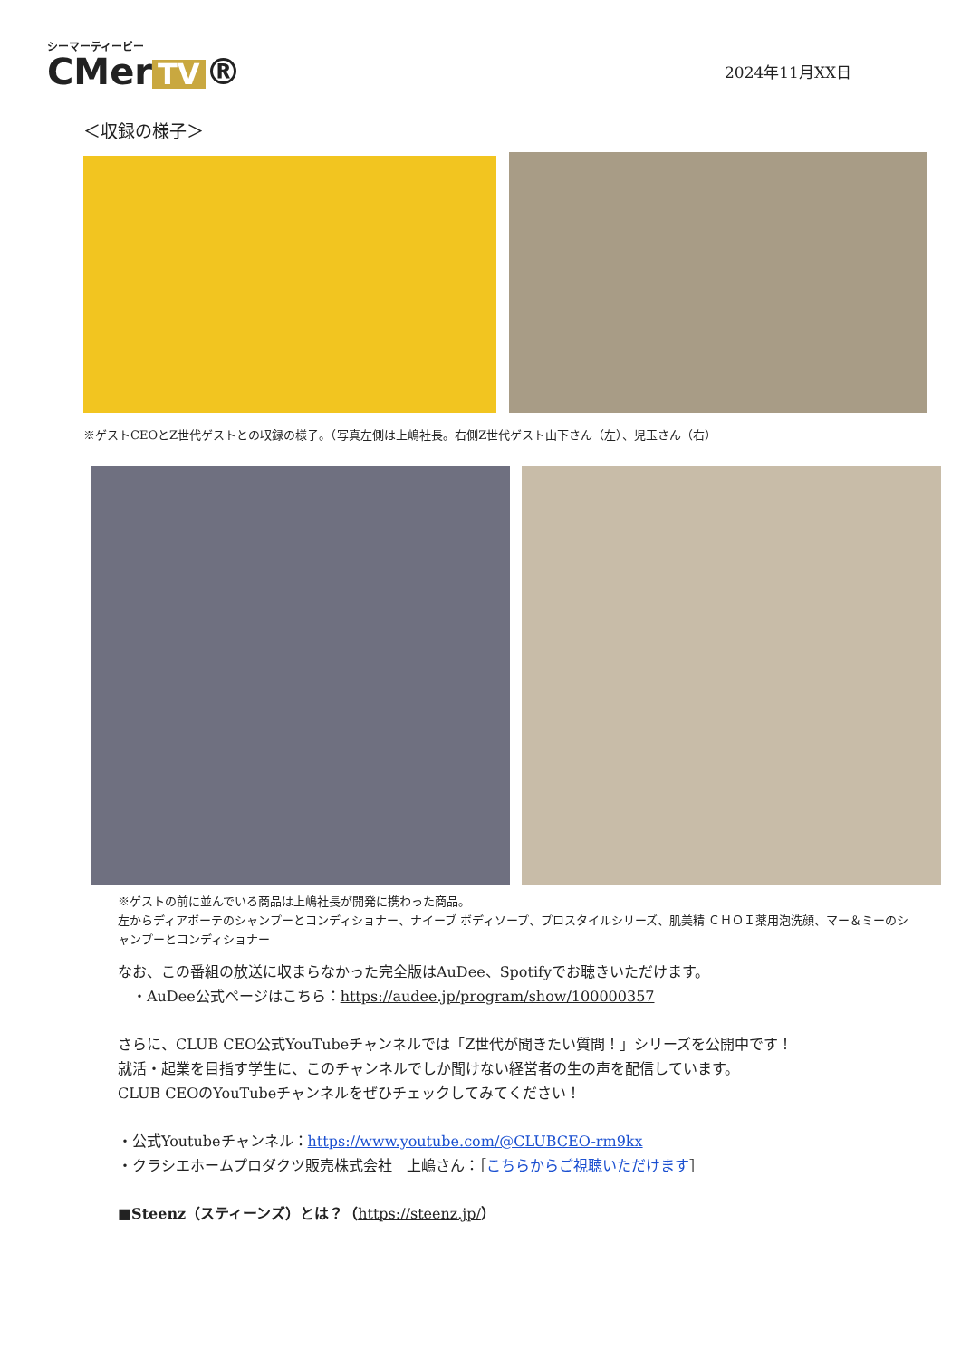シーマーティービー
CMer TV ®
2024年11月XX日
＜収録の様子＞
※ゲストCEOとZ世代ゲストとの収録の様子。（写真左側は上嶋社長。右側Z世代ゲスト山下さん（左）、児玉さん（右）
※ゲストの前に並んでいる商品は上嶋社長が開発に携わった商品。
左からディアボーテのシャンプーとコンディショナー、ナイーブ ボディソープ、プロスタイルシリーズ、肌美精 ＣＨＯＩ薬用泡洗顔、マー＆ミーのシャンプーとコンディショナー
なお、この番組の放送に収まらなかった完全版はAuDee、Spotifyでお聴きいただけます。
　・AuDee公式ページはこちら：https://audee.jp/program/show/100000357
さらに、CLUB CEO公式YouTubeチャンネルでは「Z世代が聞きたい質問！」シリーズを公開中です！
就活・起業を目指す学生に、このチャンネルでしか聞けない経営者の生の声を配信しています。
CLUB CEOのYouTubeチャンネルをぜひチェックしてみてください！
・公式Youtubeチャンネル：https://www.youtube.com/@CLUBCEO-rm9kx
・クラシエホームプロダクツ販売株式会社　上嶋さん：［こちらからご視聴いただけます］
■Steenz（スティーンズ）とは？（https://steenz.jp/）